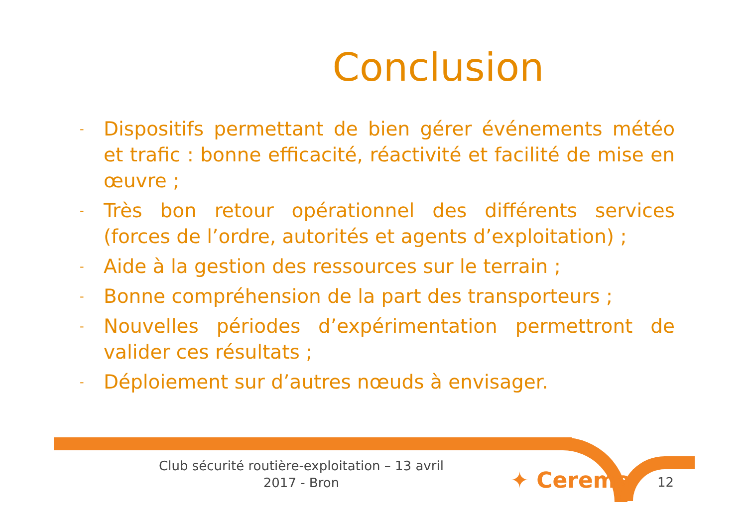Conclusion
- Dispositifs permettant de bien gérer événements météo et trafic : bonne efficacité, réactivité et facilité de mise en œuvre ;
- Très bon retour opérationnel des différents services (forces de l’ordre, autorités et agents d’exploitation) ;
- Aide à la gestion des ressources sur le terrain ;
- Bonne compréhension de la part des transporteurs ;
- Nouvelles périodes d’expérimentation permettront de valider ces résultats ;
- Déploiement sur d’autres nœuds à envisager.
Club sécurité routière-exploitation – 13 avril 2017 - Bron
✦ Cerema 12